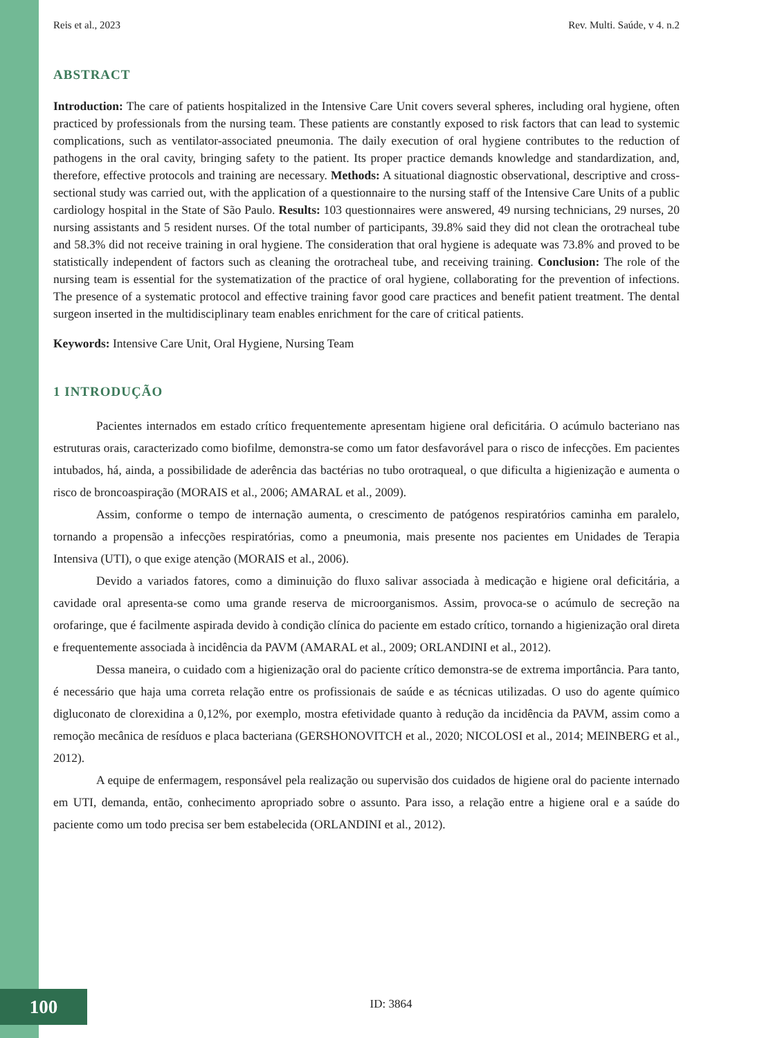Reis et al., 2023 Rev. Multi. Saúde, v 4. n.2
ABSTRACT
Introduction: The care of patients hospitalized in the Intensive Care Unit covers several spheres, including oral hygiene, often practiced by professionals from the nursing team. These patients are constantly exposed to risk factors that can lead to systemic complications, such as ventilator-associated pneumonia. The daily execution of oral hygiene contributes to the reduction of pathogens in the oral cavity, bringing safety to the patient. Its proper practice demands knowledge and standardization, and, therefore, effective protocols and training are necessary. Methods: A situational diagnostic observational, descriptive and cross-sectional study was carried out, with the application of a questionnaire to the nursing staff of the Intensive Care Units of a public cardiology hospital in the State of São Paulo. Results: 103 questionnaires were answered, 49 nursing technicians, 29 nurses, 20 nursing assistants and 5 resident nurses. Of the total number of participants, 39.8% said they did not clean the orotracheal tube and 58.3% did not receive training in oral hygiene. The consideration that oral hygiene is adequate was 73.8% and proved to be statistically independent of factors such as cleaning the orotracheal tube, and receiving training. Conclusion: The role of the nursing team is essential for the systematization of the practice of oral hygiene, collaborating for the prevention of infections. The presence of a systematic protocol and effective training favor good care practices and benefit patient treatment. The dental surgeon inserted in the multidisciplinary team enables enrichment for the care of critical patients.
Keywords: Intensive Care Unit, Oral Hygiene, Nursing Team
1 INTRODUÇÃO
Pacientes internados em estado crítico frequentemente apresentam higiene oral deficitária. O acúmulo bacteriano nas estruturas orais, caracterizado como biofilme, demonstra-se como um fator desfavorável para o risco de infecções. Em pacientes intubados, há, ainda, a possibilidade de aderência das bactérias no tubo orotraqueal, o que dificulta a higienização e aumenta o risco de broncoaspiração (MORAIS et al., 2006; AMARAL et al., 2009).
Assim, conforme o tempo de internação aumenta, o crescimento de patógenos respiratórios caminha em paralelo, tornando a propensão a infecções respiratórias, como a pneumonia, mais presente nos pacientes em Unidades de Terapia Intensiva (UTI), o que exige atenção (MORAIS et al., 2006).
Devido a variados fatores, como a diminuição do fluxo salivar associada à medicação e higiene oral deficitária, a cavidade oral apresenta-se como uma grande reserva de microorganismos. Assim, provoca-se o acúmulo de secreção na orofaringe, que é facilmente aspirada devido à condição clínica do paciente em estado crítico, tornando a higienização oral direta e frequentemente associada à incidência da PAVM (AMARAL et al., 2009; ORLANDINI et al., 2012).
Dessa maneira, o cuidado com a higienização oral do paciente crítico demonstra-se de extrema importância. Para tanto, é necessário que haja uma correta relação entre os profissionais de saúde e as técnicas utilizadas. O uso do agente químico digluconato de clorexidina a 0,12%, por exemplo, mostra efetividade quanto à redução da incidência da PAVM, assim como a remoção mecânica de resíduos e placa bacteriana (GERSHONOVITCH et al., 2020; NICOLOSI et al., 2014; MEINBERG et al., 2012).
A equipe de enfermagem, responsável pela realização ou supervisão dos cuidados de higiene oral do paciente internado em UTI, demanda, então, conhecimento apropriado sobre o assunto. Para isso, a relação entre a higiene oral e a saúde do paciente como um todo precisa ser bem estabelecida (ORLANDINI et al., 2012).
100 ID: 3864